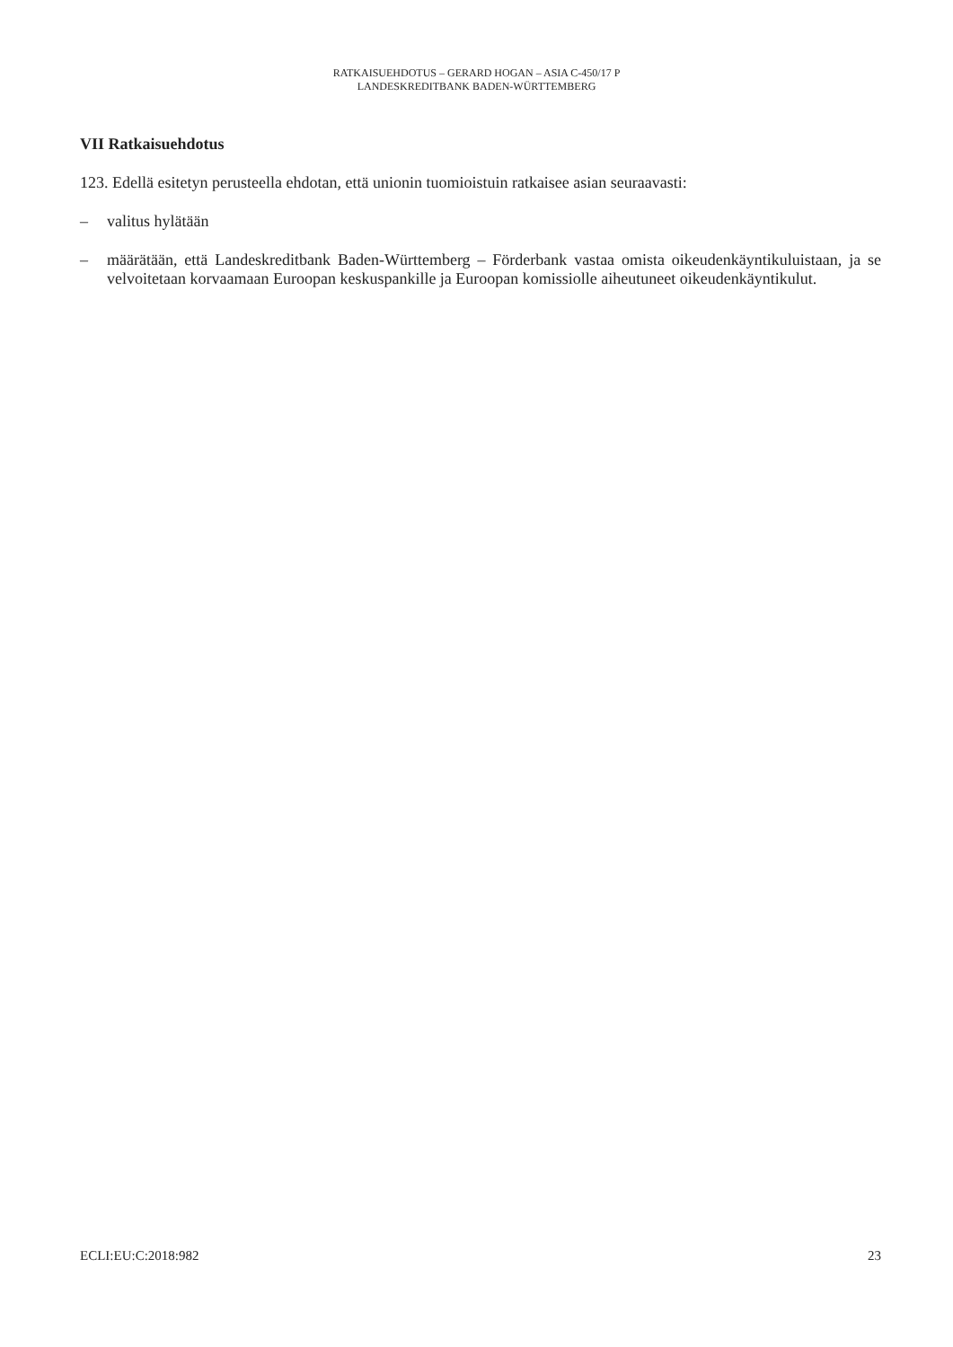RATKAISUEHDOTUS – GERARD HOGAN – ASIA C-450/17 P
LANDESKREDITBANK BADEN-WÜRTTEMBERG
VII Ratkaisuehdotus
123. Edellä esitetyn perusteella ehdotan, että unionin tuomioistuin ratkaisee asian seuraavasti:
– valitus hylätään
– määrätään, että Landeskreditbank Baden-Württemberg – Förderbank vastaa omista oikeudenkäyntikuluistaan, ja se velvoitetaan korvaamaan Euroopan keskuspankille ja Euroopan komissiolle aiheutuneet oikeudenkäyntikulut.
ECLI:EU:C:2018:982 23